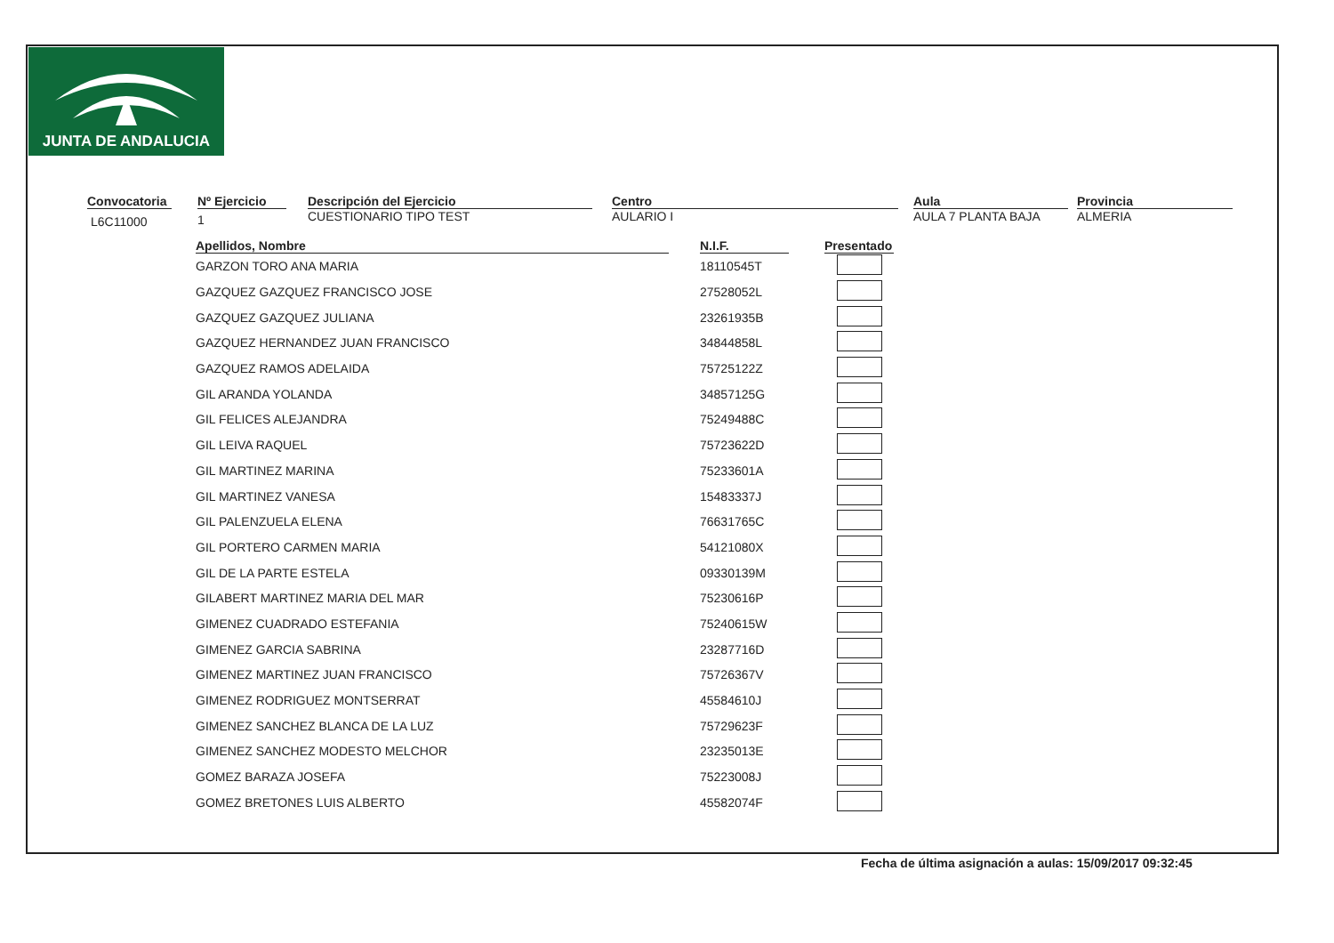JUNTA DE ANDALUCIA
Convocatoria
L6C11000
Nº Ejercicio
1
Descripción del Ejercicio
CUESTIONARIO TIPO TEST
Centro
AULARIO I
Aula
AULA 7 PLANTA BAJA
Provincia
ALMERIA
| Apellidos, Nombre | | N.I.F. | | Presentado |
| --- | --- | --- | --- | --- |
| GARZON TORO ANA MARIA | | 18110545T | | |
| GAZQUEZ GAZQUEZ FRANCISCO JOSE | | 27528052L | | |
| GAZQUEZ GAZQUEZ JULIANA | | 23261935B | | |
| GAZQUEZ HERNANDEZ JUAN FRANCISCO | | 34844858L | | |
| GAZQUEZ RAMOS ADELAIDA | | 75725122Z | | |
| GIL ARANDA YOLANDA | | 34857125G | | |
| GIL FELICES ALEJANDRA | | 75249488C | | |
| GIL LEIVA RAQUEL | | 75723622D | | |
| GIL MARTINEZ MARINA | | 75233601A | | |
| GIL MARTINEZ VANESA | | 15483337J | | |
| GIL PALENZUELA ELENA | | 76631765C | | |
| GIL PORTERO CARMEN MARIA | | 54121080X | | |
| GIL DE LA PARTE ESTELA | | 09330139M | | |
| GILABERT MARTINEZ MARIA DEL MAR | | 75230616P | | |
| GIMENEZ CUADRADO ESTEFANIA | | 75240615W | | |
| GIMENEZ GARCIA SABRINA | | 23287716D | | |
| GIMENEZ MARTINEZ JUAN FRANCISCO | | 75726367V | | |
| GIMENEZ RODRIGUEZ MONTSERRAT | | 45584610J | | |
| GIMENEZ SANCHEZ BLANCA DE LA LUZ | | 75729623F | | |
| GIMENEZ SANCHEZ MODESTO MELCHOR | | 23235013E | | |
| GOMEZ BARAZA JOSEFA | | 75223008J | | |
| GOMEZ BRETONES LUIS ALBERTO | | 45582074F | | |
Fecha de última asignación a aulas: 15/09/2017 09:32:45